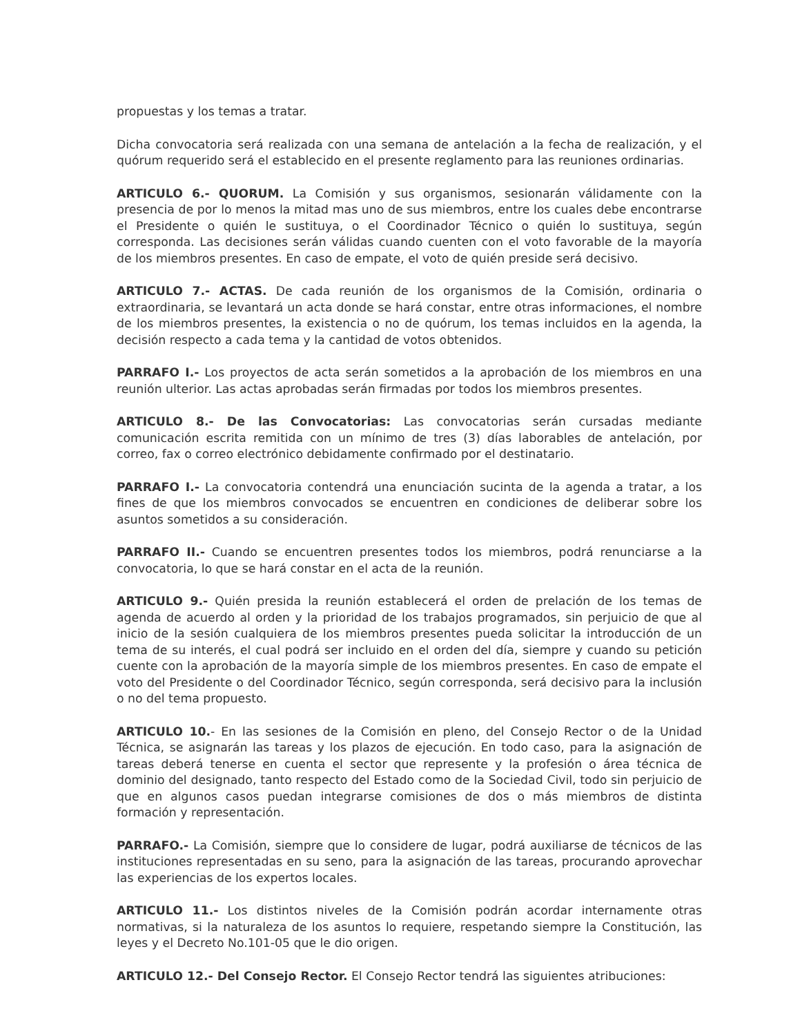propuestas y los temas a tratar.
Dicha convocatoria será realizada con una semana de antelación a la fecha de realización, y el quórum requerido será el establecido en el presente reglamento para las reuniones ordinarias.
ARTICULO 6.- QUORUM. La Comisión y sus organismos, sesionarán válidamente con la presencia de por lo menos la mitad mas uno de sus miembros, entre los cuales debe encontrarse el Presidente o quién le sustituya, o el Coordinador Técnico o quién lo sustituya, según corresponda. Las decisiones serán válidas cuando cuenten con el voto favorable de la mayoría de los miembros presentes. En caso de empate, el voto de quién preside será decisivo.
ARTICULO 7.- ACTAS. De cada reunión de los organismos de la Comisión, ordinaria o extraordinaria, se levantará un acta donde se hará constar, entre otras informaciones, el nombre de los miembros presentes, la existencia o no de quórum, los temas incluidos en la agenda, la decisión respecto a cada tema y la cantidad de votos obtenidos.
PARRAFO I.- Los proyectos de acta serán sometidos a la aprobación de los miembros en una reunión ulterior. Las actas aprobadas serán firmadas por todos los miembros presentes.
ARTICULO 8.- De las Convocatorias: Las convocatorias serán cursadas mediante comunicación escrita remitida con un mínimo de tres (3) días laborables de antelación, por correo, fax o correo electrónico debidamente confirmado por el destinatario.
PARRAFO I.- La convocatoria contendrá una enunciación sucinta de la agenda a tratar, a los fines de que los miembros convocados se encuentren en condiciones de deliberar sobre los asuntos sometidos a su consideración.
PARRAFO II.- Cuando se encuentren presentes todos los miembros, podrá renunciarse a la convocatoria, lo que se hará constar en el acta de la reunión.
ARTICULO 9.- Quién presida la reunión establecerá el orden de prelación de los temas de agenda de acuerdo al orden y la prioridad de los trabajos programados, sin perjuicio de que al inicio de la sesión cualquiera de los miembros presentes pueda solicitar la introducción de un tema de su interés, el cual podrá ser incluido en el orden del día, siempre y cuando su petición cuente con la aprobación de la mayoría simple de los miembros presentes. En caso de empate el voto del Presidente o del Coordinador Técnico, según corresponda, será decisivo para la inclusión o no del tema propuesto.
ARTICULO 10.- En las sesiones de la Comisión en pleno, del Consejo Rector o de la Unidad Técnica, se asignarán las tareas y los plazos de ejecución. En todo caso, para la asignación de tareas deberá tenerse en cuenta el sector que represente y la profesión o área técnica de dominio del designado, tanto respecto del Estado como de la Sociedad Civil, todo sin perjuicio de que en algunos casos puedan integrarse comisiones de dos o más miembros de distinta formación y representación.
PARRAFO.- La Comisión, siempre que lo considere de lugar, podrá auxiliarse de técnicos de las instituciones representadas en su seno, para la asignación de las tareas, procurando aprovechar las experiencias de los expertos locales.
ARTICULO 11.- Los distintos niveles de la Comisión podrán acordar internamente otras normativas, si la naturaleza de los asuntos lo requiere, respetando siempre la Constitución, las leyes y el Decreto No.101-05 que le dio origen.
ARTICULO 12.- Del Consejo Rector. El Consejo Rector tendrá las siguientes atribuciones: